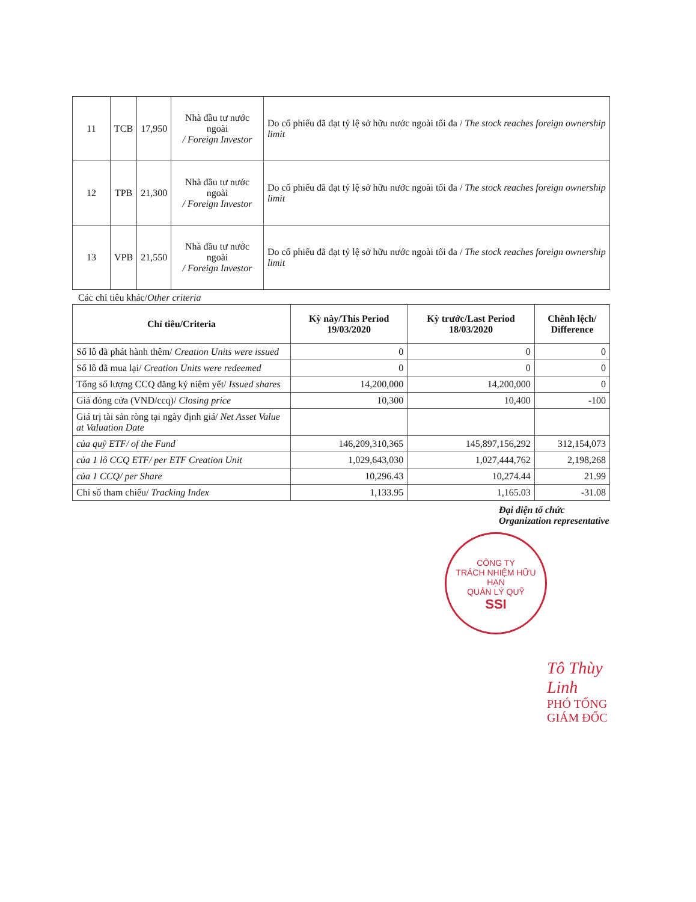| 11 | TCB | 17,950 | Nhà đầu tư nước ngoài / Foreign Investor | Do cổ phiếu đã đạt tỷ lệ sở hữu nước ngoài tối đa / The stock reaches foreign ownership limit |
| 12 | TPB | 21,300 | Nhà đầu tư nước ngoài / Foreign Investor | Do cổ phiếu đã đạt tỷ lệ sở hữu nước ngoài tối đa / The stock reaches foreign ownership limit |
| 13 | VPB | 21,550 | Nhà đầu tư nước ngoài / Foreign Investor | Do cổ phiếu đã đạt tỷ lệ sở hữu nước ngoài tối đa / The stock reaches foreign ownership limit |
Các chỉ tiêu khác/Other criteria
| Chỉ tiêu/Criteria | Kỳ này/This Period 19/03/2020 | Kỳ trước/Last Period 18/03/2020 | Chênh lệch/ Difference |
| --- | --- | --- | --- |
| Số lô đã phát hành thêm/ Creation Units were issued | 0 | 0 | 0 |
| Số lô đã mua lại/ Creation Units were redeemed | 0 | 0 | 0 |
| Tổng số lượng CCQ đăng ký niêm yết/ Issued shares | 14,200,000 | 14,200,000 | 0 |
| Giá đóng cửa (VND/ccq)/ Closing price | 10,300 | 10,400 | -100 |
| Giá trị tài sản ròng tại ngày định giá/ Net Asset Value at Valuation Date | | | |
| của quỹ ETF/ of the Fund | 146,209,310,365 | 145,897,156,292 | 312,154,073 |
| của 1 lô CCQ ETF/ per ETF Creation Unit | 1,029,643,030 | 1,027,444,762 | 2,198,268 |
| của 1 CCQ/ per Share | 10,296.43 | 10,274.44 | 21.99 |
| Chỉ số tham chiếu/ Tracking Index | 1,133.95 | 1,165.03 | -31.08 |
Đại diện tổ chức
Organization representative
CÔNG TY
TRÁCH NHIỆM HỮU HẠN
QUẢN LÝ QUỸ
SSI
Tô Thùy Linh
PHÓ TỔNG GIÁM ĐỐC